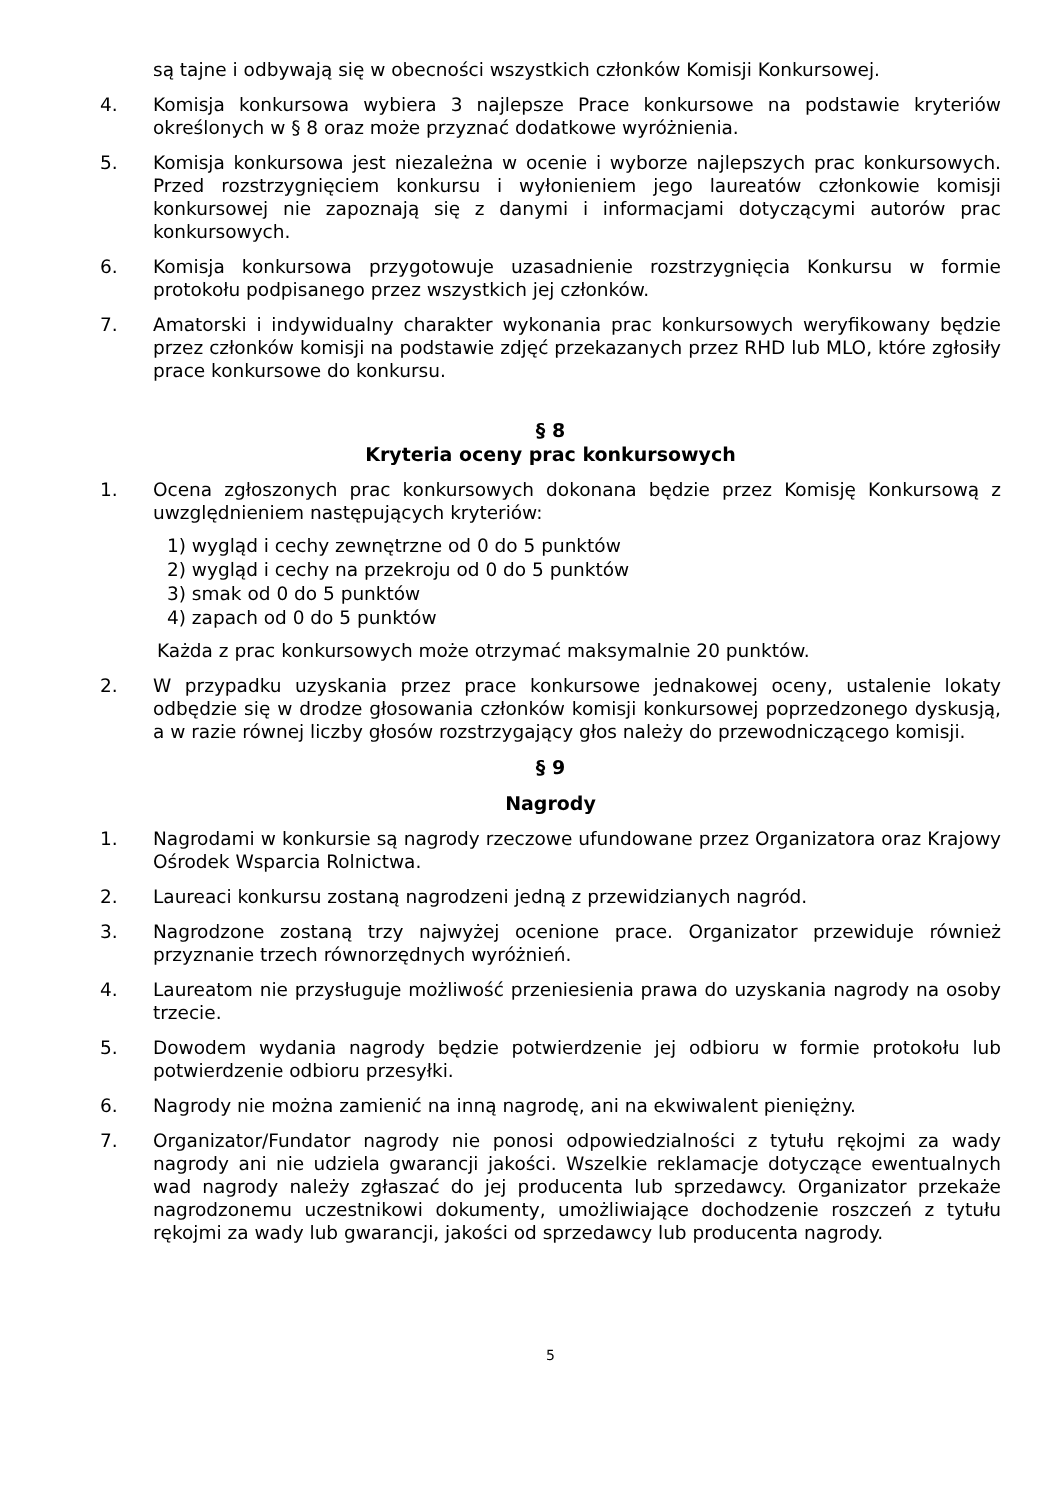są tajne i odbywają się w obecności wszystkich członków Komisji Konkursowej.
4. Komisja konkursowa wybiera 3 najlepsze Prace konkursowe na podstawie kryteriów określonych w § 8 oraz może przyznać dodatkowe wyróżnienia.
5. Komisja konkursowa jest niezależna w ocenie i wyborze najlepszych prac konkursowych. Przed rozstrzygnięciem konkursu i wyłonieniem jego laureatów członkowie komisji konkursowej nie zapoznają się z danymi i informacjami dotyczącymi autorów prac konkursowych.
6. Komisja konkursowa przygotowuje uzasadnienie rozstrzygnięcia Konkursu w formie protokołu podpisanego przez wszystkich jej członków.
7. Amatorski i indywidualny charakter wykonania prac konkursowych weryfikowany będzie przez członków komisji na podstawie zdjęć przekazanych przez RHD lub MLO, które zgłosiły prace konkursowe do konkursu.
§ 8
Kryteria oceny prac konkursowych
1. Ocena zgłoszonych prac konkursowych dokonana będzie przez Komisję Konkursową z uwzględnieniem następujących kryteriów:
1) wygląd i cechy zewnętrzne od 0 do 5 punktów
2) wygląd i cechy na przekroju od 0 do 5 punktów
3) smak od 0 do 5 punktów
4) zapach od 0 do 5 punktów
Każda z prac konkursowych może otrzymać maksymalnie 20 punktów.
2. W przypadku uzyskania przez prace konkursowe jednakowej oceny, ustalenie lokaty odbędzie się w drodze głosowania członków komisji konkursowej poprzedzonego dyskusją, a w razie równej liczby głosów rozstrzygający głos należy do przewodniczącego komisji.
§ 9
Nagrody
1. Nagrodami w konkursie są nagrody rzeczowe ufundowane przez Organizatora oraz Krajowy Ośrodek Wsparcia Rolnictwa.
2. Laureaci konkursu zostaną nagrodzeni jedną z przewidzianych nagród.
3. Nagrodzone zostaną trzy najwyżej ocenione prace. Organizator przewiduje również przyznanie trzech równorzędnych wyróżnień.
4. Laureatom nie przysługuje możliwość przeniesienia prawa do uzyskania nagrody na osoby trzecie.
5. Dowodem wydania nagrody będzie potwierdzenie jej odbioru w formie protokołu lub potwierdzenie odbioru przesyłki.
6. Nagrody nie można zamienić na inną nagrodę, ani na ekwiwalent pieniężny.
7. Organizator/Fundator nagrody nie ponosi odpowiedzialności z tytułu rękojmi za wady nagrody ani nie udziela gwarancji jakości. Wszelkie reklamacje dotyczące ewentualnych wad nagrody należy zgłaszać do jej producenta lub sprzedawcy. Organizator przekaże nagrodzonemu uczestnikowi dokumenty, umożliwiające dochodzenie roszczeń z tytułu rękojmi za wady lub gwarancji, jakości od sprzedawcy lub producenta nagrody.
5